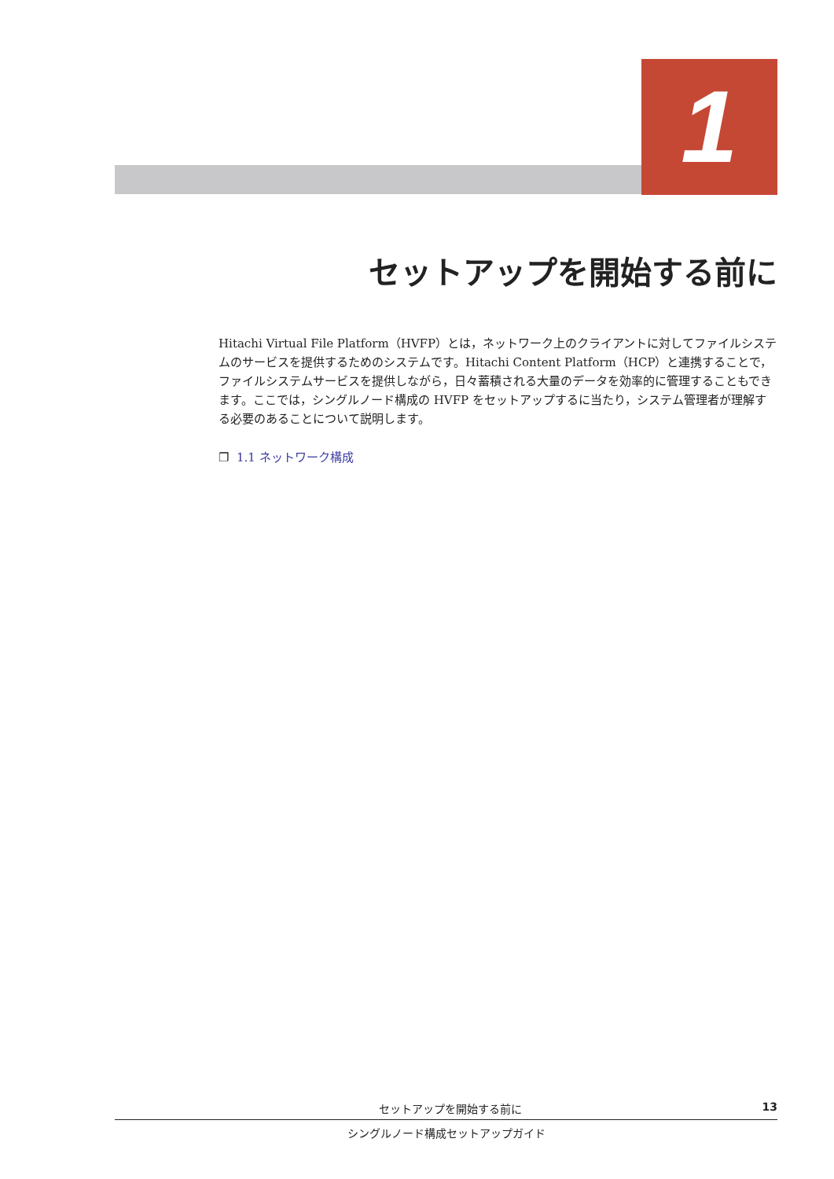1
セットアップを開始する前に
Hitachi Virtual File Platform（HVFP）とは，ネットワーク上のクライアントに対してファイルシステムのサービスを提供するためのシステムです。Hitachi Content Platform（HCP）と連携することで，ファイルシステムサービスを提供しながら，日々蓄積される大量のデータを効率的に管理することもできます。ここでは，シングルノード構成の HVFP をセットアップするに当たり，システム管理者が理解する必要のあることについて説明します。
❐ 1.1 ネットワーク構成
セットアップを開始する前に 13
シングルノード構成セットアップガイド